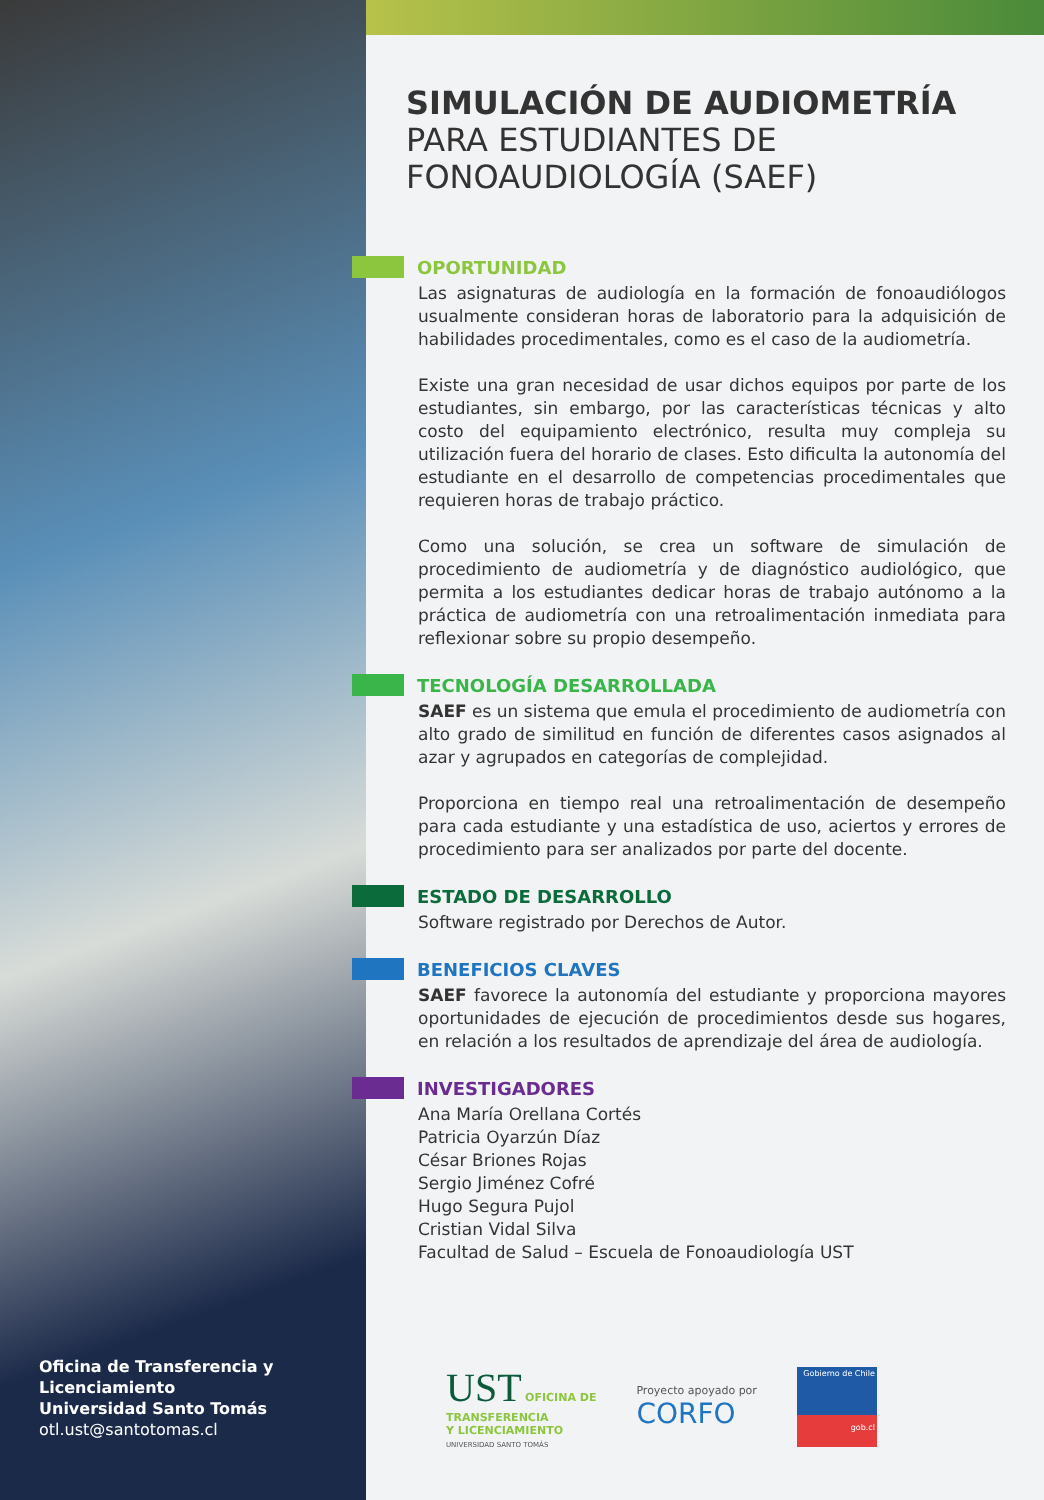Oficina de Transferencia y Licenciamiento
Universidad Santo Tomás
otl.ust@santotomas.cl
SIMULACIÓN DE AUDIOMETRÍA
PARA ESTUDIANTES DE
FONOAUDIOLOGÍA (SAEF)
OPORTUNIDAD
Las asignaturas de audiología en la formación de fonoaudiólogos usualmente consideran horas de laboratorio para la adquisición de habilidades procedimentales, como es el caso de la audiometría.
Existe una gran necesidad de usar dichos equipos por parte de los estudiantes, sin embargo, por las características técnicas y alto costo del equipamiento electrónico, resulta muy compleja su utilización fuera del horario de clases. Esto dificulta la autonomía del estudiante en el desarrollo de competencias procedimentales que requieren horas de trabajo práctico.
Como una solución, se crea un software de simulación de procedimiento de audiometría y de diagnóstico audiológico, que permita a los estudiantes dedicar horas de trabajo autónomo a la práctica de audiometría con una retroalimentación inmediata para reflexionar sobre su propio desempeño.
TECNOLOGÍA DESARROLLADA
SAEF es un sistema que emula el procedimiento de audiometría con alto grado de similitud en función de diferentes casos asignados al azar y agrupados en categorías de complejidad.
Proporciona en tiempo real una retroalimentación de desempeño para cada estudiante y una estadística de uso, aciertos y errores de procedimiento para ser analizados por parte del docente.
ESTADO DE DESARROLLO
Software registrado por Derechos de Autor.
BENEFICIOS CLAVES
SAEF favorece la autonomía del estudiante y proporciona mayores oportunidades de ejecución de procedimientos desde sus hogares, en relación a los resultados de aprendizaje del área de audiología.
INVESTIGADORES
Ana María Orellana Cortés
Patricia Oyarzún Díaz
César Briones Rojas
Sergio Jiménez Cofré
Hugo Segura Pujol
Cristian Vidal Silva
Facultad de Salud – Escuela de Fonoaudiología UST
UST OFICINA DE
TRANSFERENCIA
Y LICENCIAMIENTO
UNIVERSIDAD SANTO TOMÁS
Proyecto apoyado por
CORFO
Gobierno de Chile
gob.cl